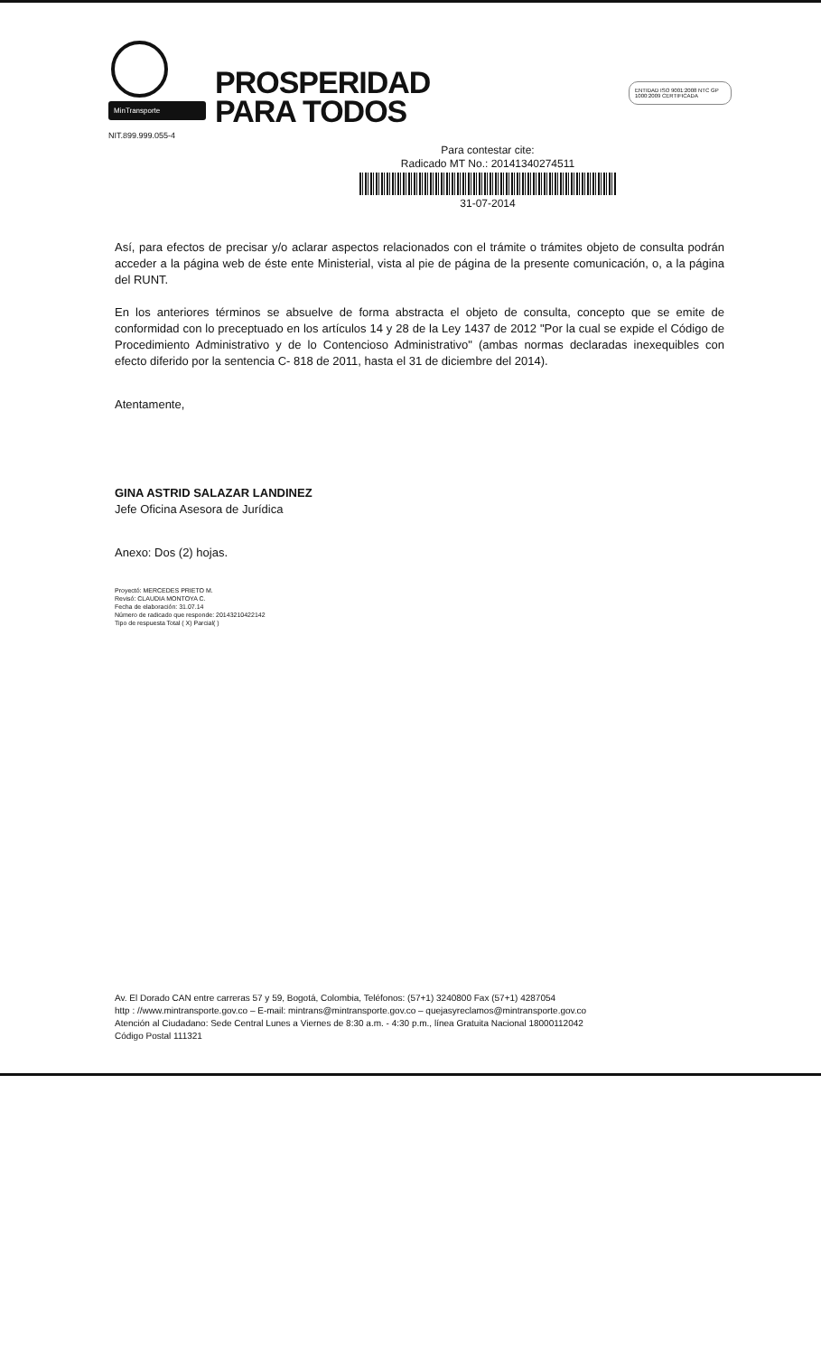MinTransporte
PROSPERIDAD
PARA TODOS
ENTIDAD ISO 9001:2008 NTC GP 1000:2009 CERTIFICADA
NIT.899.999.055-4
Para contestar cite:
Radicado MT No.: 20141340274511
31-07-2014
Así, para efectos de precisar y/o aclarar aspectos relacionados con el trámite o trámites objeto de consulta podrán acceder a la página web de éste ente Ministerial, vista al pie de página de la presente comunicación, o, a la página del RUNT.
En los anteriores términos se absuelve de forma abstracta el objeto de consulta, concepto que se emite de conformidad con lo preceptuado en los artículos 14 y 28 de la Ley 1437 de 2012 "Por la cual se expide el Código de Procedimiento Administrativo y de lo Contencioso Administrativo" (ambas normas declaradas inexequibles con efecto diferido por la sentencia C- 818 de 2011, hasta el 31 de diciembre del 2014).
Atentamente,
GINA ASTRID SALAZAR LANDINEZ
Jefe Oficina Asesora de Jurídica
Anexo: Dos (2) hojas.
Proyectó: MERCEDES PRIETO M.
Revisó: CLAUDIA MONTOYA C.
Fecha de elaboración: 31.07.14
Número de radicado que responde: 20143210422142
Tipo de respuesta Total ( X) Parcial( )
Av. El Dorado CAN entre carreras 57 y 59, Bogotá, Colombia, Teléfonos: (57+1) 3240800 Fax (57+1) 4287054
http : //www.mintransporte.gov.co – E-mail: mintrans@mintransporte.gov.co – quejasyreclamos@mintransporte.gov.co
Atención al Ciudadano: Sede Central Lunes a Viernes de 8:30 a.m. - 4:30 p.m., línea Gratuita Nacional 18000112042
Código Postal 111321